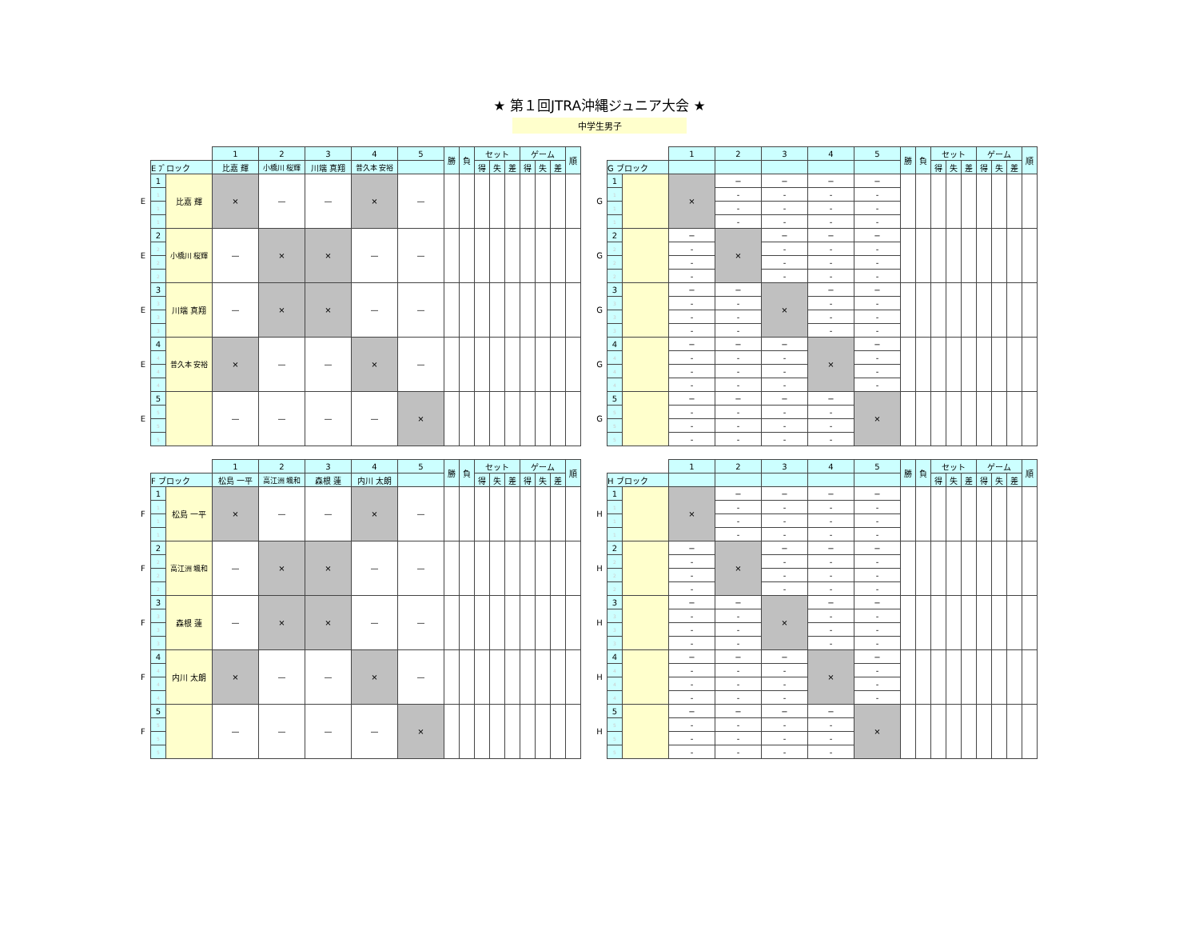★ 第１回JTRA沖縄ジュニア大会 ★
中学生男子
| | | | 1 | 2 | 3 | 4 | 5 | 勝 | 負 | セット | | | ゲーム | | | 順 |
| | E ﾌﾞロック | | 比嘉 輝 | 小橋川 桜輝 | 川端 真翔 | 普久本 安裕 | | | | 得 | 失 | 差 | 得 | 失 | 差 | |
| E | 1 | 比嘉 輝 | × | — | — | × | — | | | | | | | | | |
| | 1 | | | | | | | | | | | | | | | |
| | 1 | | | | | | | | | | | | | | | |
| | 1 | | | | | | | | | | | | | | | |
| E | 2 | 小橋川 桜輝 | — | × | × | — | — | | | | | | | | | |
| | 2 | | | | | | | | | | | | | | | |
| | 2 | | | | | | | | | | | | | | | |
| | 2 | | | | | | | | | | | | | | | |
| E | 3 | 川端 真翔 | — | × | × | — | — | | | | | | | | | |
| | 3 | | | | | | | | | | | | | | | |
| | 3 | | | | | | | | | | | | | | | |
| | 3 | | | | | | | | | | | | | | | |
| E | 4 | 普久本 安裕 | × | — | — | × | — | | | | | | | | | |
| | 4 | | | | | | | | | | | | | | | |
| | 4 | | | | | | | | | | | | | | | |
| | 4 | | | | | | | | | | | | | | | |
| E | 5 | | — | — | — | — | × | | | | | | | | | |
| | 5 | | | | | | | | | | | | | | | |
| | 5 | | | | | | | | | | | | | | | |
| | 5 | | | | | | | | | | | | | | | |
| | | | 1 | 2 | 3 | 4 | 5 | 勝 | 負 | セット | | | ゲーム | | | 順 |
| | G ブロック | | | | | | | | | 得 | 失 | 差 | 得 | 失 | 差 | |
| G | 1 | | × | − | − | − | − | | | | | | | | | |
| | 1 | | | - | - | - | - | | | | | | | | | |
| | 1 | | | - | - | - | - | | | | | | | | | |
| | 1 | | | - | - | - | - | | | | | | | | | |
| G | 2 | | − | × | − | − | − | | | | | | | | | |
| | 2 | | - | | - | - | - | | | | | | | | | |
| | 2 | | - | | - | - | - | | | | | | | | | |
| | 2 | | - | | - | - | - | | | | | | | | | |
| G | 3 | | − | − | × | − | − | | | | | | | | | |
| | 3 | | - | - | | - | - | | | | | | | | | |
| | 3 | | - | - | | - | - | | | | | | | | | |
| | 3 | | - | - | | - | - | | | | | | | | | |
| G | 4 | | − | − | − | × | − | | | | | | | | | |
| | 4 | | - | - | - | | - | | | | | | | | | |
| | 4 | | - | - | - | | - | | | | | | | | | |
| | 4 | | - | - | - | | - | | | | | | | | | |
| G | 5 | | − | − | − | − | × | | | | | | | | | |
| | 5 | | - | - | - | - | | | | | | | | | | |
| | 5 | | - | - | - | - | | | | | | | | | | |
| | 5 | | - | - | - | - | | | | | | | | | | |
| | | | 1 | 2 | 3 | 4 | 5 | 勝 | 負 | セット | | | ゲーム | | | 順 |
| | F ブロック | | 松島 一平 | 高江洲 颯和 | 森根 蓮 | 内川 太朗 | | | | 得 | 失 | 差 | 得 | 失 | 差 | |
| F | 1 | 松島 一平 | × | — | — | × | — | | | | | | | | | |
| | 1 | | | | | | | | | | | | | | | |
| | 1 | | | | | | | | | | | | | | | |
| | 1 | | | | | | | | | | | | | | | |
| F | 2 | 高江洲 颯和 | — | × | × | — | — | | | | | | | | | |
| | 2 | | | | | | | | | | | | | | | |
| | 2 | | | | | | | | | | | | | | | |
| | 2 | | | | | | | | | | | | | | | |
| F | 3 | 森根 蓮 | — | × | × | — | — | | | | | | | | | |
| | 3 | | | | | | | | | | | | | | | |
| | 3 | | | | | | | | | | | | | | | |
| | 3 | | | | | | | | | | | | | | | |
| F | 4 | 内川 太朗 | × | — | — | × | — | | | | | | | | | |
| | 4 | | | | | | | | | | | | | | | |
| | 4 | | | | | | | | | | | | | | | |
| | 4 | | | | | | | | | | | | | | | |
| F | 5 | | — | — | — | — | × | | | | | | | | | |
| | 5 | | | | | | | | | | | | | | | |
| | 5 | | | | | | | | | | | | | | | |
| | 5 | | | | | | | | | | | | | | | |
| | | | 1 | 2 | 3 | 4 | 5 | 勝 | 負 | セット | | | ゲーム | | | 順 |
| | H ブロック | | | | | | | | | 得 | 失 | 差 | 得 | 失 | 差 | |
| H | 1 | | × | − | − | − | − | | | | | | | | | |
| | 1 | | | - | - | - | - | | | | | | | | | |
| | 1 | | | - | - | - | - | | | | | | | | | |
| | 1 | | | - | - | - | - | | | | | | | | | |
| H | 2 | | − | × | − | − | − | | | | | | | | | |
| | 2 | | - | | - | - | - | | | | | | | | | |
| | 2 | | - | | - | - | - | | | | | | | | | |
| | 2 | | - | | - | - | - | | | | | | | | | |
| H | 3 | | − | − | × | − | − | | | | | | | | | |
| | 3 | | - | - | | - | - | | | | | | | | | |
| | 3 | | - | - | | - | - | | | | | | | | | |
| | 3 | | - | - | | - | - | | | | | | | | | |
| H | 4 | | − | − | − | × | − | | | | | | | | | |
| | 4 | | - | - | - | | - | | | | | | | | | |
| | 4 | | - | - | - | | - | | | | | | | | | |
| | 4 | | - | - | - | | - | | | | | | | | | |
| H | 5 | | − | − | − | − | × | | | | | | | | | |
| | 5 | | - | - | - | - | | | | | | | | | | |
| | 5 | | - | - | - | - | | | | | | | | | | |
| | 5 | | - | - | - | - | | | | | | | | | | |